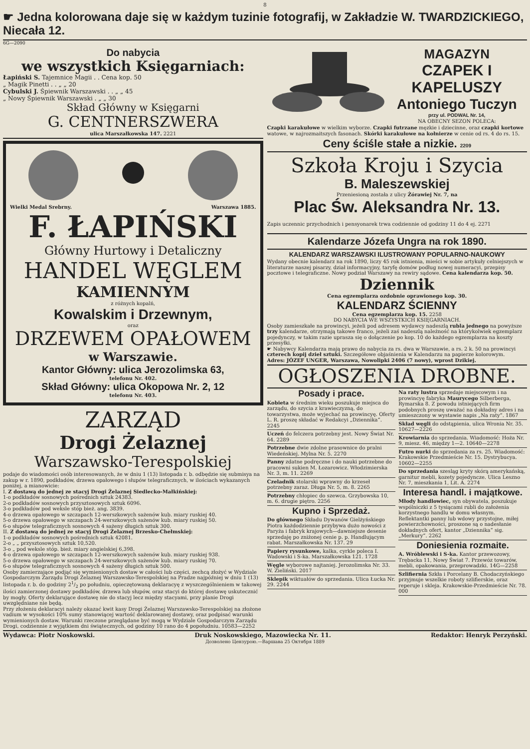8
☛ Jedna kolorowana daje się w każdym tuzinie fotografij, w Zakładzie W. TWARDZICKIEGO, Niecała 12.
6G—2090
Do nabycia
we wszystkich Księgarniach:
Łapiński S. Tajemnice Magii . . Cena kop. 50
„ Magik Pinetti . . „ „ 20
Cybulski J. Śpiewnik Warszawski . . „ „ 45
„ Nowy Śpiewnik Warszawski . „ „ 30
Skład Główny w Księgarni
G. CENTNERSZWERA
ulica Marszałkowska 147. 2221
Wielki Medal Srebrny. Warszawa 1885.
F. ŁAPIŃSKI
Główny Hurtowy i Detaliczny
HANDEL WĘGLEM
KAMIENNYM
z różnych kopalń,
Kowalskim i Drzewnym,
oraz
DRZEWEM OPAŁOWEM
w Warszawie.
Kantor Główny: ulica Jerozolimska 63,
telefonu Nr. 402.
Skład Główny: ulica Okopowa Nr. 2, 12
telefonu Nr. 403.
ZARZĄD
Drogi Żelaznej
Warszawsko-Terespolskiej
podaje do wiadomości osób interesowanych, że w dniu 1 (13) listopada r. b. odbędzie się submisya na zakup w r. 1890, podkładów, drzewa opałowego i słupów telegraficznych, w ilościach wykazanych poniżej, a mianowicie:
I. Z dostawą do jednej ze stacyj Drogi Żelaznej Siedlecko-Małkińskiej:
1-o podkładów sosnowych pośrednich sztuk 24383.
2-o podkładów sosnowych przysztosowych sztuk 6096.
3-o podkładów pod weksle stóp bież. ang. 3839.
4-o drzewa opałowego w szczapach 12-werszkowych sażenów kub. miary ruskiej 40.
5-o drzewa opałowego w szczapach 24-werszkowych sażenów kub. miary ruskiej 50.
6-o słupów telegraficznych sosnowych 4 sażeny długich sztuk 300.
II. Z dostawą do jednej ze stacyj Drogi Żelaznej Brzesko-Chełmskiej:
1-o podkładów sosnowych pośrednich sztuk 42081.
2-o „ „ przysztosowych sztuk 10,520.
3-o „ pod weksle stóp. bież. miary angielskiej 6,398.
4-o drzewa opałowego w szczapach 12-werszkowych sażenów kub. miary ruskiej 938.
5-o drzewa opałowego w szczapach 24-werszkowych sażenów kub. miary ruskiej 70.
6-o słupów telegraficznych sosnowych 4 sażeny długich sztuk 500.
Osoby zamierzające podjąć się wymienionych dostaw w całości lub części, zechcą złożyć w Wydziale Gospodarczym Zarządu Drogi Żelaznej Warszawsko-Terespolskiej na Pradze najpóźniej w dniu 1 (13) listopada r. b. do godziny 21/2 po południu, opieczętowaną deklaracyę z wyszczególnieniem w takowej ilości zamierzonej dostawy podkładów, drzewa lub słupów, oraz stacyi do której dostawę uskutecznić by mogły. Oferty deklarujące dostawę nie do stacyj lecz między stacyami, przy planie Drogi uwzględniane nie będą.
Przy złożeniu deklaracyi należy okazać kwit kasy Drogi Żelaznej Warszawsko-Terespolskiej na złożone vadium w wysokości 10% sumy stanowiącej wartość deklarowanej dostawy, oraz podpisać warunki wymienionych dostaw. Warunki rzeczone przeglądane być mogą w Wydziale Gospodarczym Zarządu Drogi, codziennie z wyjątkiem dni świątecznych, od godziny 10 rano do 4 popołudniu. 10583—2252
MAGAZYN
CZAPEK I KAPELUSZY
Antoniego Tuczyn
przy ul. PODWAL Nr. 14,
NA OBECNY SEZON POLECA:
Czapki karakułowe w wielkim wyborze. Czapki futrzane męzkie i dziecinne, oraz czapki kortowe watowe, w najrozmaitszych fasonach. Skórki karakułowe na kołnierze w cenie od rs. 4 do rs. 15.
Ceny ściśle stałe a nizkie. 2209
Szkoła Kroju i Szycia
B. Maleszewskiej
Przeniesioną została z ulicy Żórawiej Nr. 7, na
Plac Św. Aleksandra Nr. 13.
Zapis uczennic przychodnich i pensyonarek trwa codziennie od godziny 11 do 4 ej. 2271
Kalendarze Józefa Ungra na rok 1890.
KALENDARZ WARSZAWSKI ILUSTROWANY POPULARNO-NAUKOWY
Wydany obecnie kalendarz na rok 1890, liczy 45 rok istnienia, mieści w sobie artykuły celniejszych w literaturze naszej pisarzy, dział informacyjny, taryfę domów podług nowej numeracyi, przepisy pocztowe i telegraficzne. Nowy podział Warszawy na rewiry sądowe. Cena kalendarza kop. 50.
Dziennik
Cena egzemplarza ozdobnie oprawionego kop. 30.
KALENDARZ ŚCIENNY
Cena egzemplarza kop. 15. 2258
DO NABYCIA WE WSZYSTKICH KSIĘGARNIACH.
Osoby zamieszkałe na prowincyi, jeżeli pod adresem wydawcy nadeszlą rubla jednego na powyższe trzy kalendarze, otrzymają takowe franco, jeżeli zaś nadeszlą należność na którykolwiek egzemplarz pojedynczy, w takim razie uprasza się o dołączenie po kop. 10 do każdego egzemplarza na koszty przesyłki.
☛ Nabywcy Kalendarza mają prawo do nabycia za rs. dwa w Warszawie, a rs. 2 k. 50 na prowincyi czterech kopij dzieł sztuki. Szczegółowe objaśnienia w Kalendarzu na papierze kolorowym.
Adres: JÓZEF UNGER, Warszawa, Nowolipki 2406 (7 nowy), wprost Dzikiej.
OGŁOSZENIA DROBNE.
Posady i prace.
Kobieta w średnim wieku poszukuje miejsca do zarządu, do szycia z krawieczyzną, do towarzystwa, może wyjechać na prowincyę. Oferty L. R. proszę składać w Redakcyi „Dziennika“. 2245
Uczeń do felczera potrzebny jest. Nowy Świat Nr. 64. 2289
Potrzebne dwie zdolne prasownice do pralni Wiedeńskiej. Mylna Nr. 5. 2270
Panny zdatne podręczne i do nauki potrzebne do pracowni sukien M. Łozarowicz. Włodzimierska Nr. 3, m. 11. 2269
Czeladnik stolarski wprawny do krzeseł potrzebny zaraz. Długa Nr. 5, m. 8. 2265
Potrzebny chłopiec do szewca. Grzybowska 10, m. 6. drugie piętro. 2256
Kupno i Sprzedaż.
Do głównego Składu Dywanów Gielżyńskiego Piotra każdodziennie przybywa dużo nowości z Paryża i fabryk krajowych—dawniejsze desenie sprzedaję po zniżonej cenie p. p. Handlującym rabat. Marszałkowska Nr. 137. 29
Papiery rysunkowe, kalka, cyrkle poleca I. Wadowski i S-ka. Marszałkowska 121. 1728
Węgle wyborowe najtaniej. Jerozolimska Nr. 33. W. Zieliński. 2017
Sklepik wiktuałów do sprzedania. Ulica Łucka Nr. 29. 2244
Na raty lustra sprzedaje miejscowym i na prowincyę fabryka Maurycego Silberberga, Rymarska 8. Z powodu istniejących firm podobnych proszę uważać na dokładny adres i na umieszczony w wystawie napis „Na raty“. 1867
Skład węgli do odstąpienia, ulica Wronia Nr. 35. 10627—2226
Krowiarnia do sprzedania. Wiadomość: Hoża Nr. 9, miesz. 46, między 1—2. 10640—2278
Futro nurki do sprzedania za rs. 25. Wiadomość: Krakowskie Przedmieście Nr. 15. Dystrybucya. 10602—2255
Do sprzedania szesląg kryty skórą amerykańską, garnitur mebli, kozety pojedyncze. Ulica Leszno Nr. 7, mieszkania 1, Lit. A. 2274
Interesa handl. i majątkowe.
Młody handlowiec, syn obywatela, poszukuje wspólniczki z 5 tysiącami rubli do założenia korzystnego handlu w domu własnym. Reflektantki panny lub wdowy przystojne, miłej powierzchowności, proszone są o nadesłanie dokładnych ofert, kantor „Dziennika“ sig. „Merkury“. 2262
Doniesienia rozmaite.
A. Wróblewski i S-ka. Kantor przewozowy, Trębacka 11, Nowy Świat 7. Przewóz towarów, mebli, opakowania, przeprowadzki. 14G—2258
Szlifiernia Szkła i Porcelany B. Chodaczyńskiego przyjmuje wszelkie roboty szlifierskie, oraz reperuje i skleja. Krakowskie-Przedmieście Nr. 78. 000
Wydawca: Piotr Noskowski. Druk Noskowskiego, Mazowiecka Nr. 11. Redaktor: Henryk Perzyński.
Дозволено Цензурою.—Варшава 25 Октября 1889